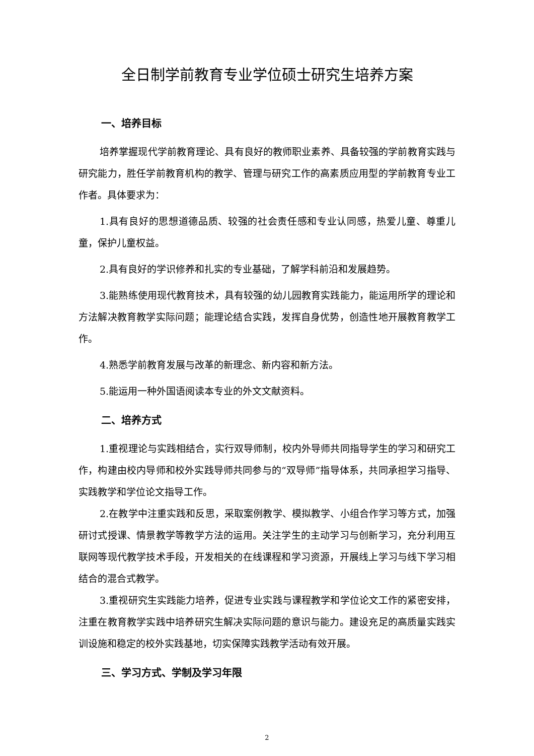全日制学前教育专业学位硕士研究生培养方案
一、培养目标
培养掌握现代学前教育理论、具有良好的教师职业素养、具备较强的学前教育实践与研究能力，胜任学前教育机构的教学、管理与研究工作的高素质应用型的学前教育专业工作者。具体要求为：
1.具有良好的思想道德品质、较强的社会责任感和专业认同感，热爱儿童、尊重儿童，保护儿童权益。
2.具有良好的学识修养和扎实的专业基础，了解学科前沿和发展趋势。
3.能熟练使用现代教育技术，具有较强的幼儿园教育实践能力，能运用所学的理论和方法解决教育教学实际问题；能理论结合实践，发挥自身优势，创造性地开展教育教学工作。
4.熟悉学前教育发展与改革的新理念、新内容和新方法。
5.能运用一种外国语阅读本专业的外文文献资料。
二、培养方式
1.重视理论与实践相结合，实行双导师制，校内外导师共同指导学生的学习和研究工作，构建由校内导师和校外实践导师共同参与的“双导师”指导体系，共同承担学习指导、实践教学和学位论文指导工作。
2.在教学中注重实践和反思，采取案例教学、模拟教学、小组合作学习等方式，加强研讨式授课、情景教学等教学方法的运用。关注学生的主动学习与创新学习，充分利用互联网等现代教学技术手段，开发相关的在线课程和学习资源，开展线上学习与线下学习相结合的混合式教学。
3.重视研究生实践能力培养，促进专业实践与课程教学和学位论文工作的紧密安排，注重在教育教学实践中培养研究生解决实际问题的意识与能力。建设充足的高质量实践实训设施和稳定的校外实践基地，切实保障实践教学活动有效开展。
三、学习方式、学制及学习年限
2